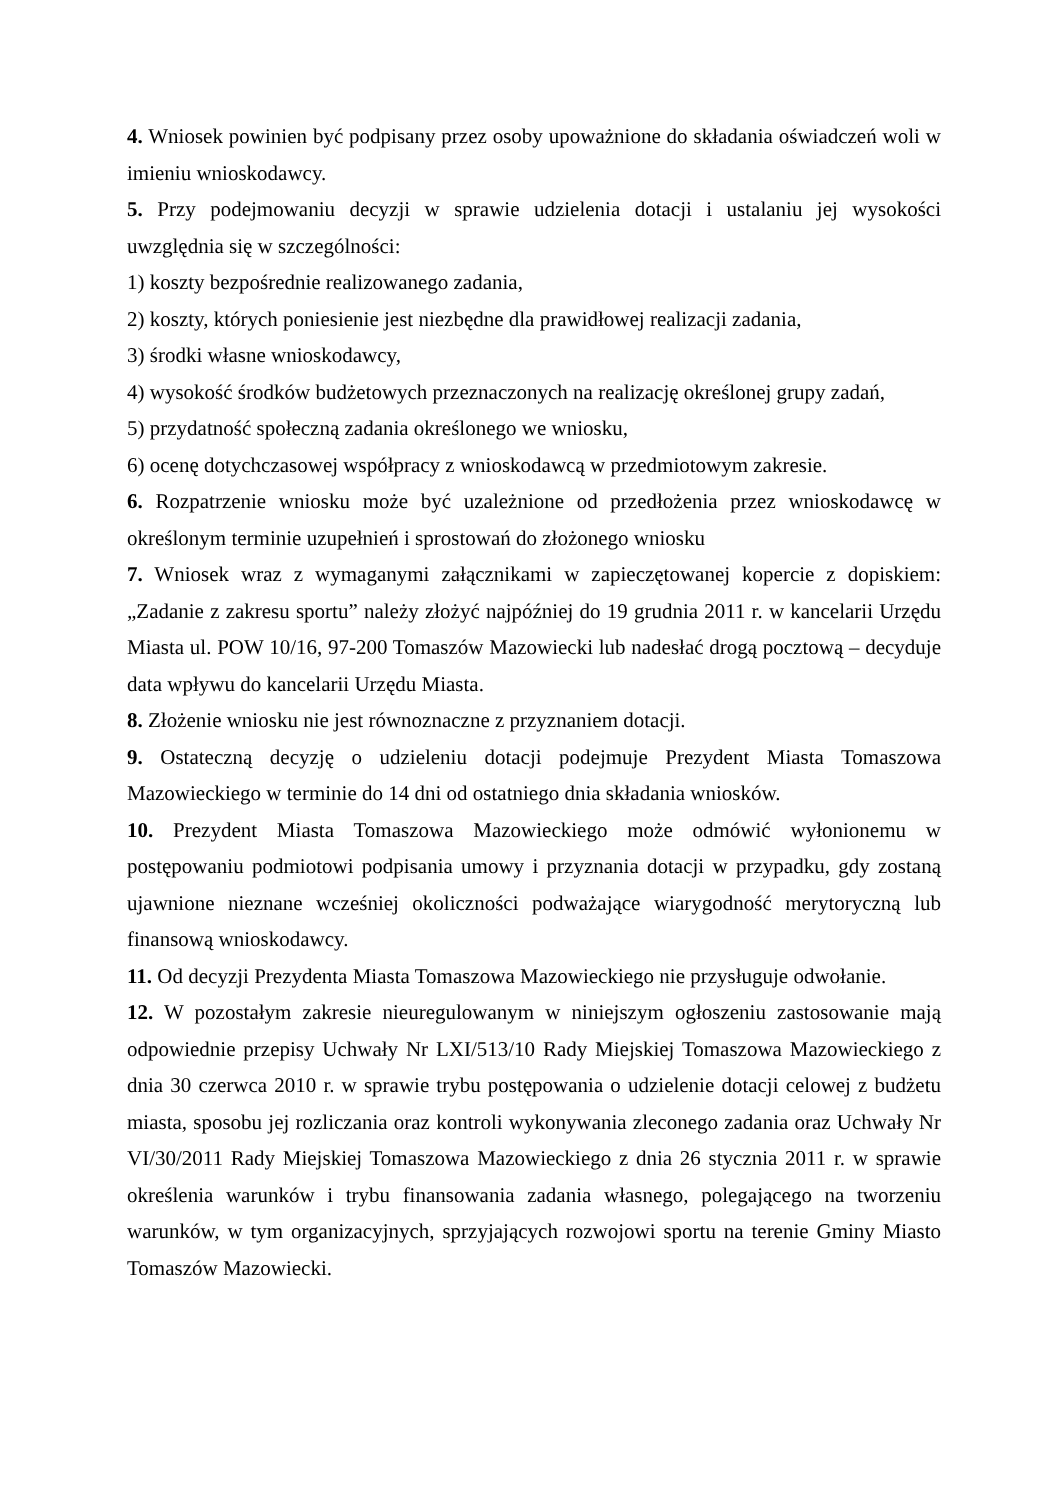4. Wniosek powinien być podpisany przez osoby upoważnione do składania oświadczeń woli w imieniu wnioskodawcy.
5. Przy podejmowaniu decyzji w sprawie udzielenia dotacji i ustalaniu jej wysokości uwzględnia się w szczególności:
1) koszty bezpośrednie realizowanego zadania,
2) koszty, których poniesienie jest niezbędne dla prawidłowej realizacji zadania,
3) środki własne wnioskodawcy,
4) wysokość środków budżetowych przeznaczonych na realizację określonej grupy zadań,
5) przydatność społeczną zadania określonego we wniosku,
6) ocenę dotychczasowej współpracy z wnioskodawcą w przedmiotowym zakresie.
6. Rozpatrzenie wniosku może być uzależnione od przedłożenia przez wnioskodawcę w określonym terminie uzupełnień i sprostowań do złożonego wniosku
7. Wniosek wraz z wymaganymi załącznikami w zapieczętowanej kopercie z dopiskiem: „Zadanie z zakresu sportu” należy złożyć najpóźniej do 19 grudnia 2011 r. w kancelarii Urzędu Miasta ul. POW 10/16, 97-200 Tomaszów Mazowiecki lub nadesłać drogą pocztową – decyduje data wpływu do kancelarii Urzędu Miasta.
8. Złożenie wniosku nie jest równoznaczne z przyznaniem dotacji.
9. Ostateczną decyzję o udzieleniu dotacji podejmuje Prezydent Miasta Tomaszowa Mazowieckiego w terminie do 14 dni od ostatniego dnia składania wniosków.
10. Prezydent Miasta Tomaszowa Mazowieckiego może odmówić wyłonionemu w postępowaniu podmiotowi podpisania umowy i przyznania dotacji w przypadku, gdy zostaną ujawnione nieznane wcześniej okoliczności podważające wiarygodność merytoryczną lub finansową wnioskodawcy.
11. Od decyzji Prezydenta Miasta Tomaszowa Mazowieckiego nie przysługuje odwołanie.
12. W pozostałym zakresie nieuregulowanym w niniejszym ogłoszeniu zastosowanie mają odpowiednie przepisy Uchwały Nr LXI/513/10 Rady Miejskiej Tomaszowa Mazowieckiego z dnia 30 czerwca 2010 r. w sprawie trybu postępowania o udzielenie dotacji celowej z budżetu miasta, sposobu jej rozliczania oraz kontroli wykonywania zleconego zadania oraz Uchwały Nr VI/30/2011 Rady Miejskiej Tomaszowa Mazowieckiego z dnia 26 stycznia 2011 r. w sprawie określenia warunków i trybu finansowania zadania własnego, polegającego na tworzeniu warunków, w tym organizacyjnych, sprzyjających rozwojowi sportu na terenie Gminy Miasto Tomaszów Mazowiecki.